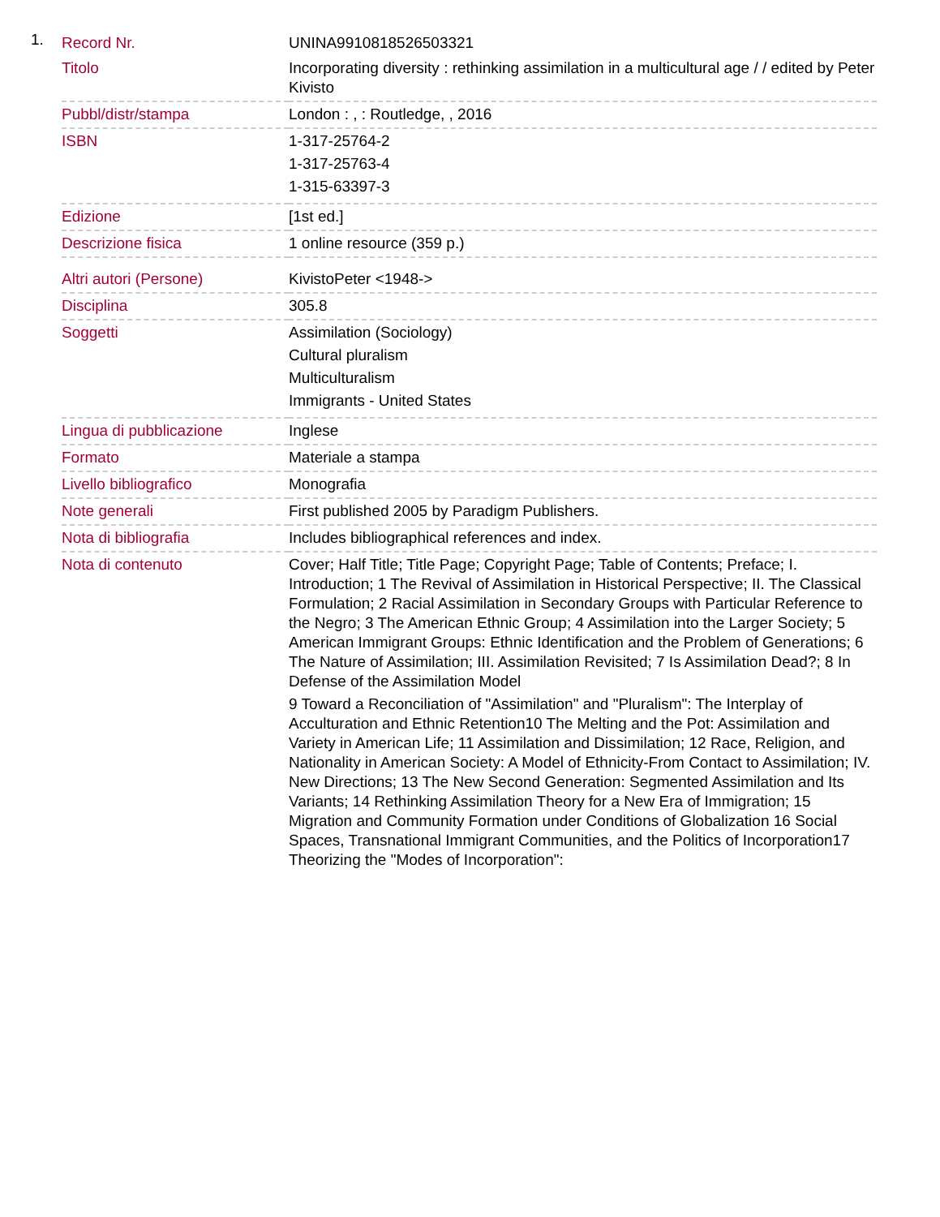1.
| Record Nr. | UNINA9910818526503321 |
| Titolo | Incorporating diversity : rethinking assimilation in a multicultural age / / edited by Peter Kivisto |
| Pubbl/distr/stampa | London : , : Routledge, , 2016 |
| ISBN | 1-317-25764-2 1-317-25763-4 1-315-63397-3 |
| Edizione | [1st ed.] |
| Descrizione fisica | 1 online resource (359 p.) |
| Altri autori (Persone) | KivistoPeter <1948-> |
| Disciplina | 305.8 |
| Soggetti | Assimilation (Sociology) Cultural pluralism Multiculturalism Immigrants - United States |
| Lingua di pubblicazione | Inglese |
| Formato | Materiale a stampa |
| Livello bibliografico | Monografia |
| Note generali | First published 2005 by Paradigm Publishers. |
| Nota di bibliografia | Includes bibliographical references and index. |
| Nota di contenuto | Cover; Half Title; Title Page; Copyright Page; Table of Contents; Preface; I. Introduction; 1 The Revival of Assimilation in Historical Perspective; II. The Classical Formulation; 2 Racial Assimilation in Secondary Groups with Particular Reference to the Negro; 3 The American Ethnic Group; 4 Assimilation into the Larger Society; 5 American Immigrant Groups: Ethnic Identification and the Problem of Generations; 6 The Nature of Assimilation; III. Assimilation Revisited; 7 Is Assimilation Dead?; 8 In Defense of the Assimilation Model 9 Toward a Reconciliation of "Assimilation" and "Pluralism": The Interplay of Acculturation and Ethnic Retention10 The Melting and the Pot: Assimilation and Variety in American Life; 11 Assimilation and Dissimilation; 12 Race, Religion, and Nationality in American Society: A Model of Ethnicity-From Contact to Assimilation; IV. New Directions; 13 The New Second Generation: Segmented Assimilation and Its Variants; 14 Rethinking Assimilation Theory for a New Era of Immigration; 15 Migration and Community Formation under Conditions of Globalization 16 Social Spaces, Transnational Immigrant Communities, and the Politics of Incorporation17 Theorizing the "Modes of Incorporation": |